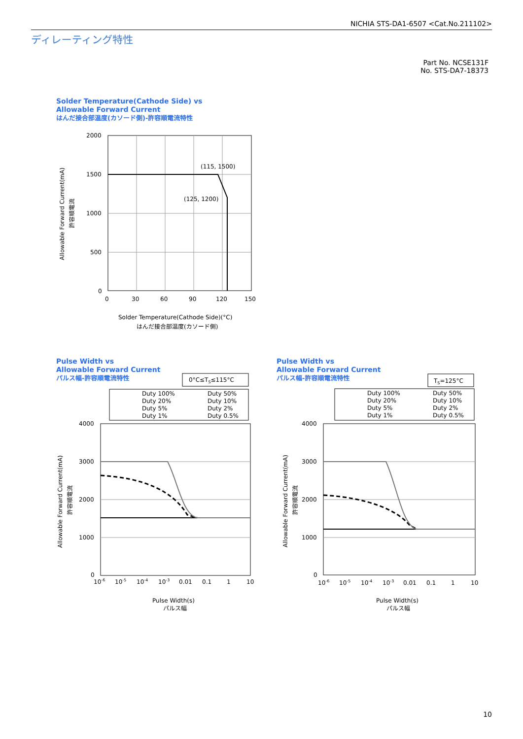NICHIA STS-DA1-6507 <Cat.No.211102>
ディレーティング特性
Part No. NCSE131F
No. STS-DA7-18373
Solder Temperature(Cathode Side) vs
Allowable Forward Current
はんだ接合部温度(カソード側)-許容順電流特性
2000
1500
1000
500
0
0
30
60
90
120
150
(115, 1500)
(125, 1200)
Solder Temperature(Cathode Side)(°C)
はんだ接合部温度(カソード側)
Allowable Forward Current(mA)
許容順電流
Pulse Width vs
Allowable Forward Current
パルス幅-許容順電流特性
0°C≤TS≤115°C
Duty 100%
Duty 50%
Duty 20%
Duty 10%
Duty 5%
Duty 2%
Duty 1%
Duty 0.5%
4000
3000
2000
1000
0
10-6
10-5
10-4
10-3
0.01
0.1
1
10
Pulse Width(s)
パルス幅
Allowable Forward Current(mA)
許容順電流
Pulse Width vs
Allowable Forward Current
パルス幅-許容順電流特性
TS=125°C
Duty 100%
Duty 50%
Duty 20%
Duty 10%
Duty 5%
Duty 2%
Duty 1%
Duty 0.5%
4000
3000
2000
1000
0
10-6
10-5
10-4
10-3
0.01
0.1
1
10
Pulse Width(s)
パルス幅
Allowable Forward Current(mA)
許容順電流
10